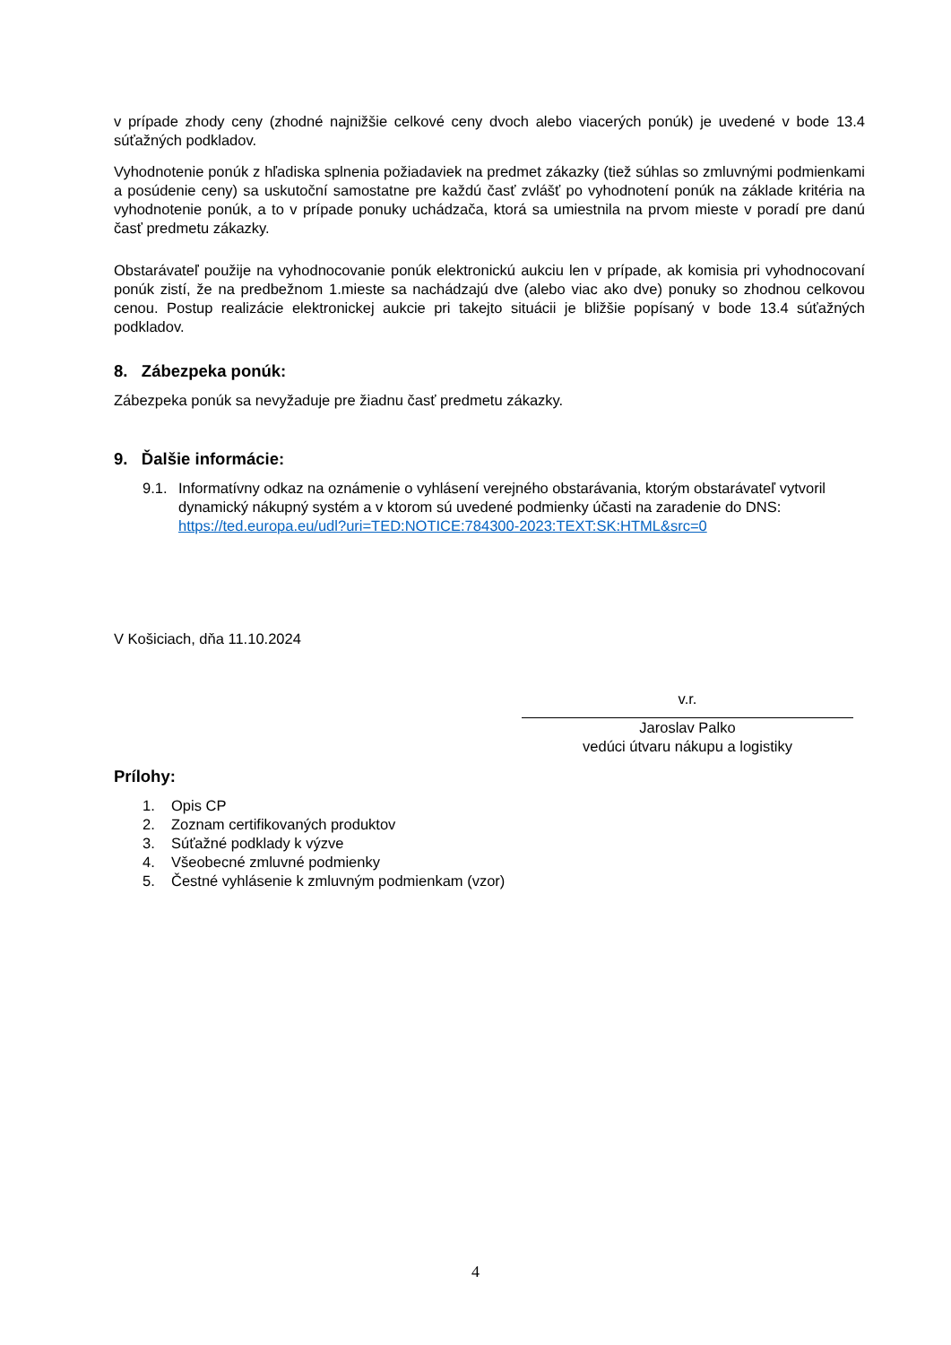v prípade zhody ceny (zhodné najnižšie celkové ceny dvoch alebo viacerých ponúk) je uvedené v bode 13.4 súťažných podkladov.
Vyhodnotenie ponúk z hľadiska splnenia požiadaviek na predmet zákazky (tiež súhlas so zmluvnými podmienkami a posúdenie ceny) sa uskutoční samostatne pre každú časť zvlášť po vyhodnotení ponúk na základe kritéria na vyhodnotenie ponúk, a to v prípade ponuky uchádzača, ktorá sa umiestnila na prvom mieste v poradí pre danú časť predmetu zákazky.
Obstarávateľ použije na vyhodnocovanie ponúk elektronickú aukciu len v prípade, ak komisia pri vyhodnocovaní ponúk zistí, že na predbežnom 1.mieste sa nachádzajú dve (alebo viac ako dve) ponuky so zhodnou celkovou cenou. Postup realizácie elektronickej aukcie pri takejto situácii je bližšie popísaný v bode 13.4 súťažných podkladov.
8. Zábezpeka ponúk:
Zábezpeka ponúk sa nevyžaduje pre žiadnu časť predmetu zákazky.
9. Ďalšie informácie:
9.1. Informatívny odkaz na oznámenie o vyhlásení verejného obstarávania, ktorým obstarávateľ vytvoril dynamický nákupný systém a v ktorom sú uvedené podmienky účasti na zaradenie do DNS: https://ted.europa.eu/udl?uri=TED:NOTICE:784300-2023:TEXT:SK:HTML&src=0
V Košiciach, dňa 11.10.2024
v.r.
Jaroslav Palko
vedúci útvaru nákupu a logistiky
Prílohy:
1. Opis CP
2. Zoznam certifikovaných produktov
3. Súťažné podklady k výzve
4. Všeobecné zmluvné podmienky
5. Čestné vyhlásenie k zmluvným podmienkam (vzor)
4